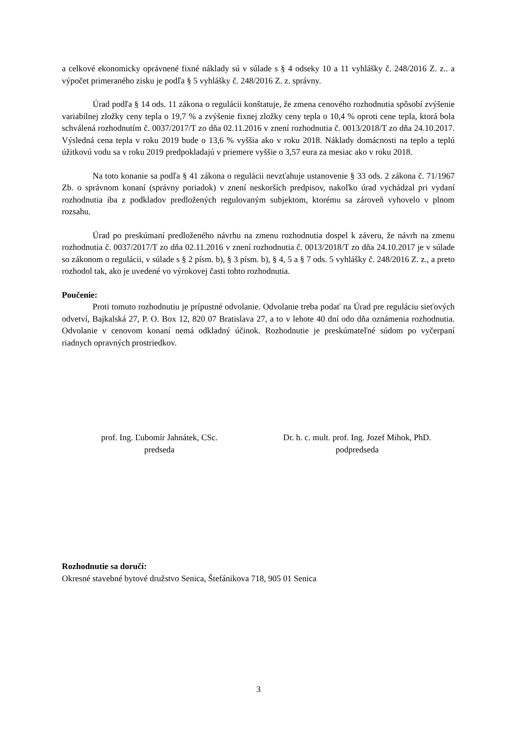a celkové ekonomicky oprávnené fixné náklady sú v súlade s § 4 odseky 10 a 11 vyhlášky č. 248/2016 Z. z.. a výpočet primeraného zisku je podľa § 5 vyhlášky č. 248/2016 Z. z. správny.
Úrad podľa § 14 ods. 11 zákona o regulácii konštatuje, že zmena cenového rozhodnutia spôsobí zvýšenie variabilnej zložky ceny tepla o 19,7 % a zvýšenie fixnej zložky ceny tepla o 10,4 % oproti cene tepla, ktorá bola schválená rozhodnutím č. 0037/2017/T zo dňa 02.11.2016 v znení rozhodnutia č. 0013/2018/T zo dňa 24.10.2017. Výsledná cena tepla v roku 2019 bude o 13,6 % vyššia ako v roku 2018. Náklady domácnosti na teplo a teplú úžitkovú vodu sa v roku 2019 predpokladajú v priemere vyššie o 3,57 eura za mesiac ako v roku 2018.
Na toto konanie sa podľa § 41 zákona o regulácii nevzťahuje ustanovenie § 33 ods. 2 zákona č. 71/1967 Zb. o správnom konaní (správny poriadok) v znení neskorších predpisov, nakoľko úrad vychádzal pri vydaní rozhodnutia iba z podkladov predložených regulovaným subjektom, ktorému sa zároveň vyhovelo v plnom rozsahu.
Úrad po preskúmaní predloženého návrhu na zmenu rozhodnutia dospel k záveru, že návrh na zmenu rozhodnutia č. 0037/2017/T zo dňa 02.11.2016 v znení rozhodnutia č. 0013/2018/T zo dňa 24.10.2017 je v súlade so zákonom o regulácii, v súlade s § 2 písm. b), § 3 písm. b), § 4, 5 a § 7 ods. 5 vyhlášky č. 248/2016 Z. z., a preto rozhodol tak, ako je uvedené vo výrokovej časti tohto rozhodnutia.
Poučenie:
Proti tomuto rozhodnutiu je prípustné odvolanie. Odvolanie treba podať na Úrad pre reguláciu sieťových odvetví, Bajkalská 27, P. O. Box 12, 820 07 Bratislava 27, a to v lehote 40 dní odo dňa oznámenia rozhodnutia. Odvolanie v cenovom konaní nemá odkladný účinok. Rozhodnutie je preskúmateľné súdom po vyčerpaní riadnych opravných prostriedkov.
prof. Ing. Ľubomír Jahnátek, CSc.
predseda
Dr. h. c. mult. prof. Ing. Jozef Mihok, PhD.
podpredseda
Rozhodnutie sa doručí:
Okresné stavebné bytové družstvo Senica, Štefánikova 718, 905 01 Senica
3